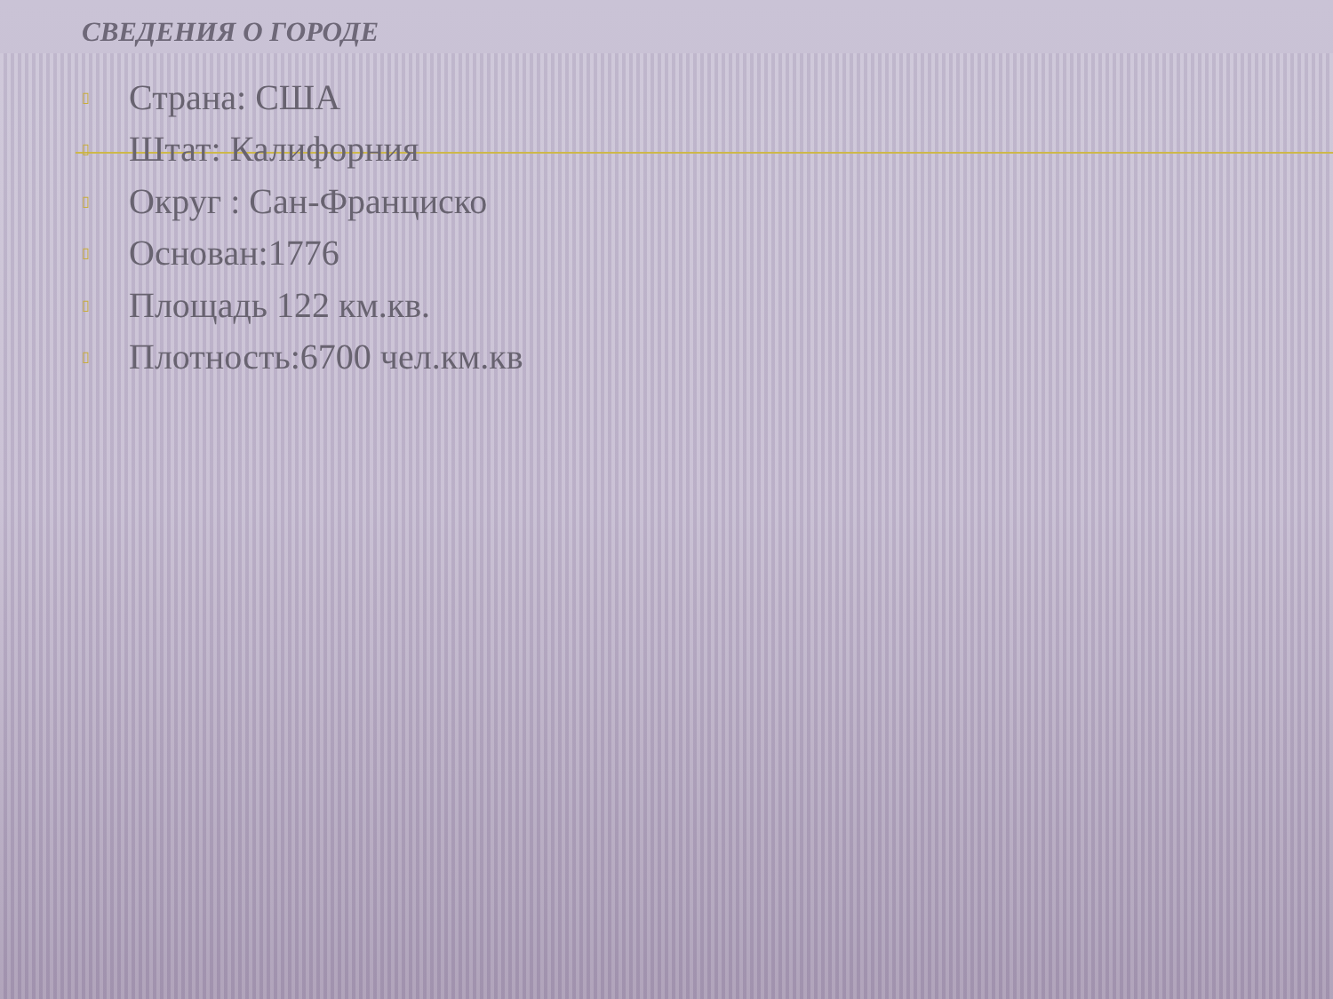СВЕДЕНИЯ О ГОРОДЕ
▯ Страна: США
▯ Штат: Калифорния
▯ Округ : Сан-Франциско
▯ Основан:1776
▯ Площадь 122 км.кв.
▯ Плотность:6700 чел.км.кв